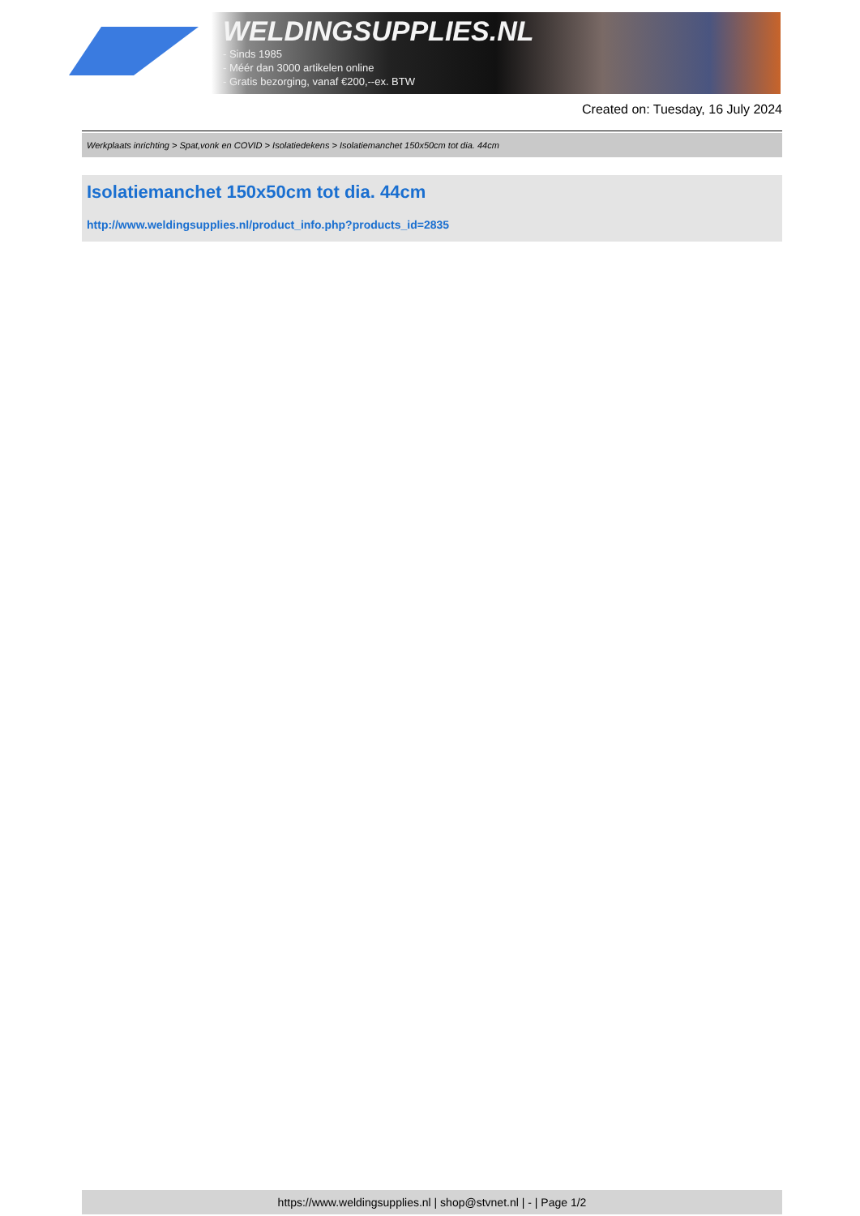WELDINGSUPPLIES.NL
- Sinds 1985
- Méér dan 3000 artikelen online
- Gratis bezorging, vanaf €200,--ex. BTW
Created on: Tuesday, 16 July 2024
Werkplaats inrichting > Spat,vonk en COVID > Isolatiedekens > Isolatiemanchet 150x50cm tot dia. 44cm
Isolatiemanchet 150x50cm tot dia. 44cm
http://www.weldingsupplies.nl/product_info.php?products_id=2835
https://www.weldingsupplies.nl | shop@stvnet.nl | - | Page 1/2